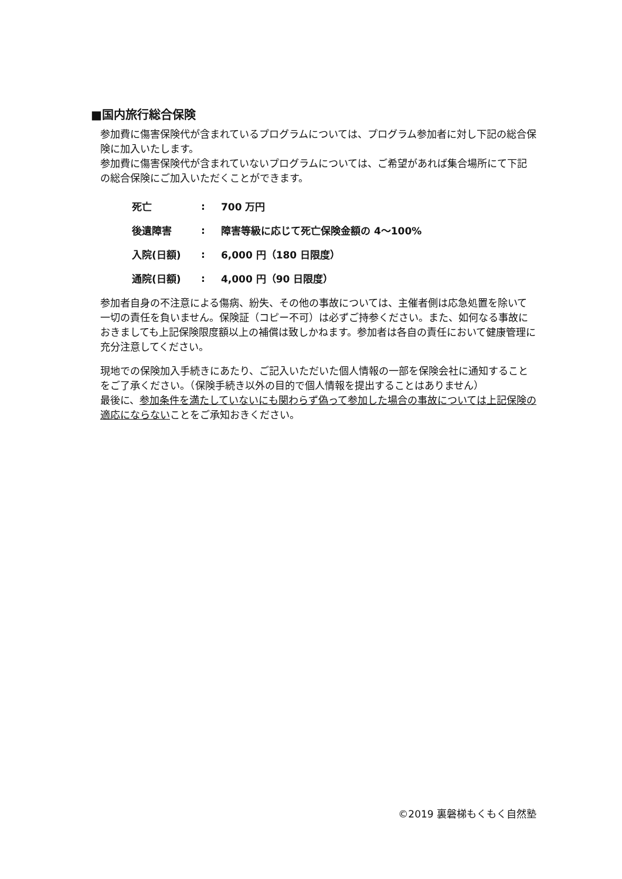■国内旅行総合保険
参加費に傷害保険代が含まれているプログラムについては、プログラム参加者に対し下記の総合保険に加入いたします。
参加費に傷害保険代が含まれていないプログラムについては、ご希望があれば集合場所にて下記の総合保険にご加入いただくことができます。
| 死亡 | : | 700 万円 |
| 後遺障害 | : | 障害等級に応じて死亡保険金額の 4～100% |
| 入院(日額) | : | 6,000 円（180 日限度） |
| 通院(日額) | : | 4,000 円（90 日限度） |
参加者自身の不注意による傷病、紛失、その他の事故については、主催者側は応急処置を除いて一切の責任を負いません。保険証（コピー不可）は必ずご持参ください。また、如何なる事故におきましても上記保険限度額以上の補償は致しかねます。参加者は各自の責任において健康管理に充分注意してください。
現地での保険加入手続きにあたり、ご記入いただいた個人情報の一部を保険会社に通知することをご了承ください。（保険手続き以外の目的で個人情報を提出することはありません）
最後に、参加条件を満たしていないにも関わらず偽って参加した場合の事故については上記保険の適応にならないことをご承知おきください。
©2019 裏磐梯もくもく自然塾